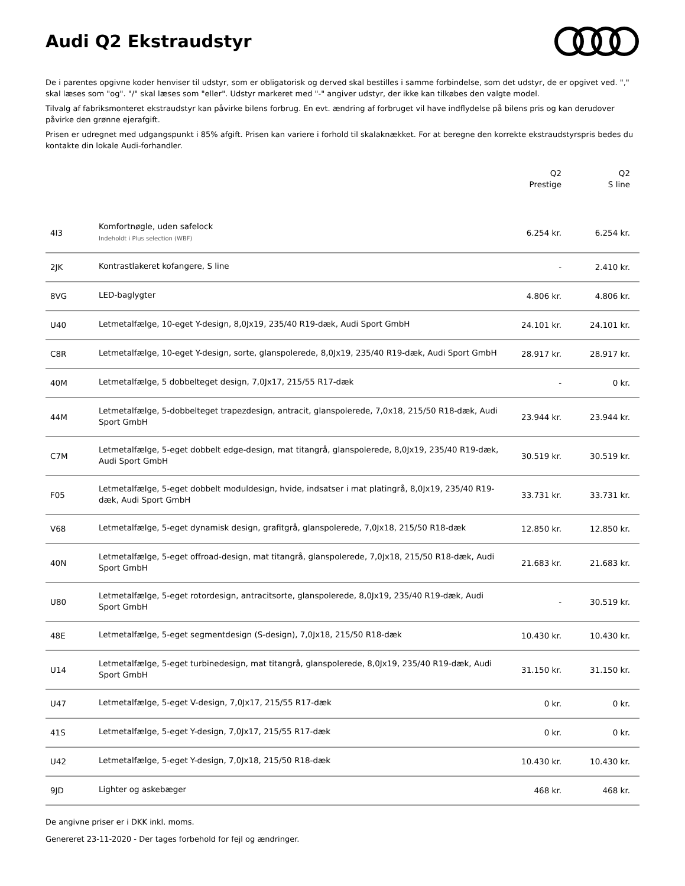Audi Q2 Ekstraudstyr
De i parentes opgivne koder henviser til udstyr, som er obligatorisk og derved skal bestilles i samme forbindelse, som det udstyr, de er opgivet ved. "," skal læses som "og". "/" skal læses som "eller". Udstyr markeret med "-" angiver udstyr, der ikke kan tilkøbes den valgte model.
Tilvalg af fabriksmonteret ekstraudstyr kan påvirke bilens forbrug. En evt. ændring af forbruget vil have indflydelse på bilens pris og kan derudover påvirke den grønne ejerafgift.
Prisen er udregnet med udgangspunkt i 85% afgift. Prisen kan variere i forhold til skalaknækket. For at beregne den korrekte ekstraudstyrspris bedes du kontakte din lokale Audi-forhandler.
| | | Q2 Prestige | Q2 S line |
| --- | --- | --- | --- |
| 4I3 | Komfortnøgle, uden safelock Indeholdt i Plus selection (WBF) | 6.254 kr. | 6.254 kr. |
| 2JK | Kontrastlakeret kofangere, S line | - | 2.410 kr. |
| 8VG | LED-baglygter | 4.806 kr. | 4.806 kr. |
| U40 | Letmetalfælge, 10-eget Y-design, 8,0Jx19, 235/40 R19-dæk, Audi Sport GmbH | 24.101 kr. | 24.101 kr. |
| C8R | Letmetalfælge, 10-eget Y-design, sorte, glanspolerede, 8,0Jx19, 235/40 R19-dæk, Audi Sport GmbH | 28.917 kr. | 28.917 kr. |
| 40M | Letmetalfælge, 5 dobbelteget design, 7,0Jx17, 215/55 R17-dæk | - | 0 kr. |
| 44M | Letmetalfælge, 5-dobbelteget trapezdesign, antracit, glanspolerede, 7,0x18, 215/50 R18-dæk, Audi Sport GmbH | 23.944 kr. | 23.944 kr. |
| C7M | Letmetalfælge, 5-eget dobbelt edge-design, mat titangrå, glanspolerede, 8,0Jx19, 235/40 R19-dæk, Audi Sport GmbH | 30.519 kr. | 30.519 kr. |
| F05 | Letmetalfælge, 5-eget dobbelt moduldesign, hvide, indsatser i mat platingrå, 8,0Jx19, 235/40 R19-dæk, Audi Sport GmbH | 33.731 kr. | 33.731 kr. |
| V68 | Letmetalfælge, 5-eget dynamisk design, grafitgrå, glanspolerede, 7,0Jx18, 215/50 R18-dæk | 12.850 kr. | 12.850 kr. |
| 40N | Letmetalfælge, 5-eget offroad-design, mat titangrå, glanspolerede, 7,0Jx18, 215/50 R18-dæk, Audi Sport GmbH | 21.683 kr. | 21.683 kr. |
| U80 | Letmetalfælge, 5-eget rotordesign, antracitsorte, glanspolerede, 8,0Jx19, 235/40 R19-dæk, Audi Sport GmbH | - | 30.519 kr. |
| 48E | Letmetalfælge, 5-eget segmentdesign (S-design), 7,0Jx18, 215/50 R18-dæk | 10.430 kr. | 10.430 kr. |
| U14 | Letmetalfælge, 5-eget turbinedesign, mat titangrå, glanspolerede, 8,0Jx19, 235/40 R19-dæk, Audi Sport GmbH | 31.150 kr. | 31.150 kr. |
| U47 | Letmetalfælge, 5-eget V-design, 7,0Jx17, 215/55 R17-dæk | 0 kr. | 0 kr. |
| 41S | Letmetalfælge, 5-eget Y-design, 7,0Jx17, 215/55 R17-dæk | 0 kr. | 0 kr. |
| U42 | Letmetalfælge, 5-eget Y-design, 7,0Jx18, 215/50 R18-dæk | 10.430 kr. | 10.430 kr. |
| 9JD | Lighter og askebæger | 468 kr. | 468 kr. |
De angivne priser er i DKK inkl. moms.
Genereret 23-11-2020 - Der tages forbehold for fejl og ændringer.